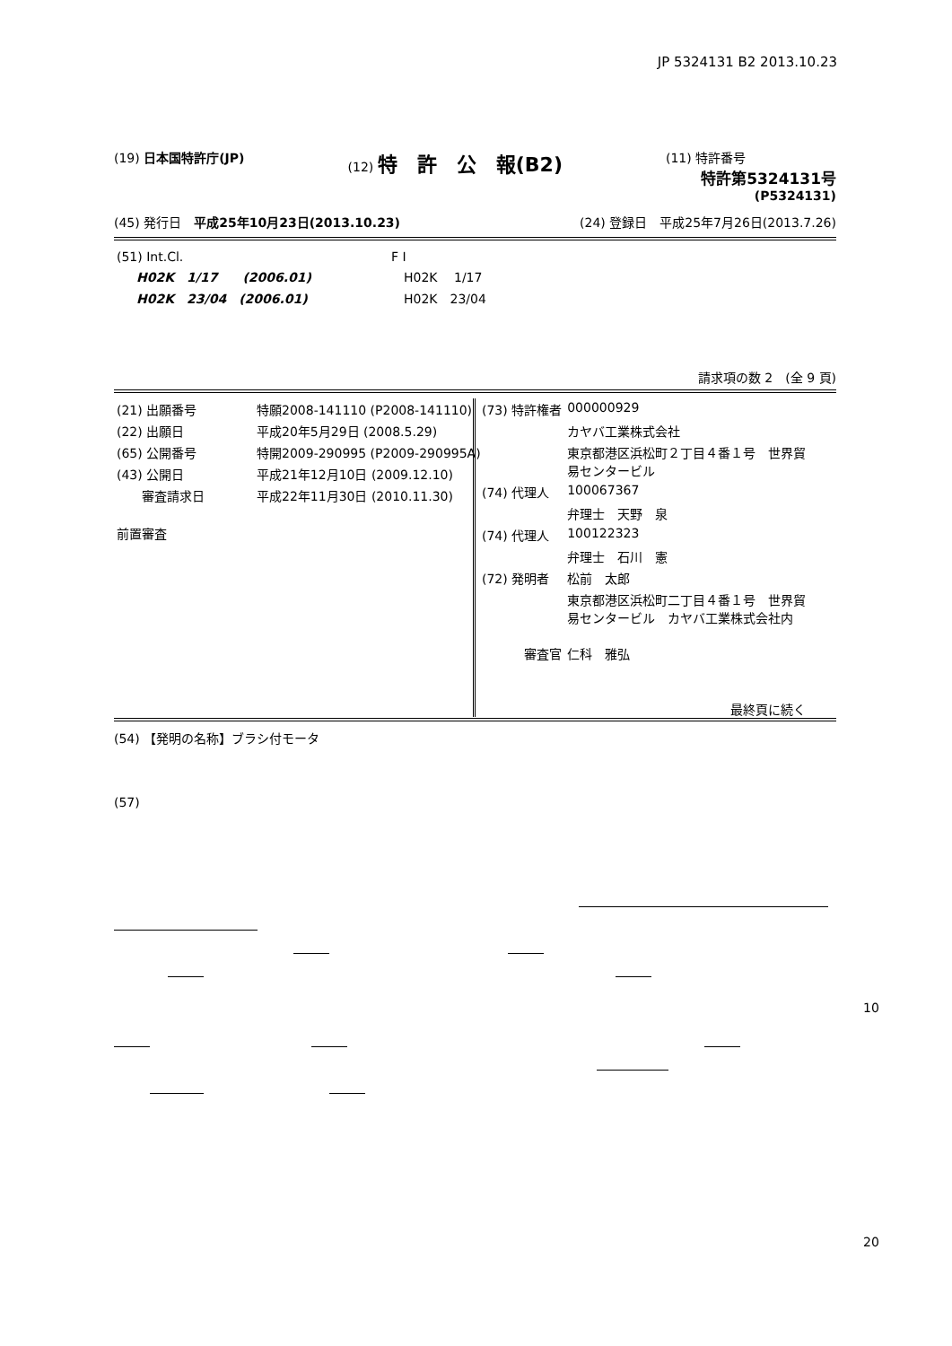JP 5324131 B2 2013.10.23
(19) 日本国特許庁(JP) (12) 特　許　公　報(B2)
(11) 特許番号
特許第5324131号
(P5324131)
(45) 発行日　平成25年10月23日(2013.10.23)
(24) 登録日　平成25年7月26日(2013.7.26)
| (51) Int.Cl. | F I |
| H02K 1/17 (2006.01) | H02K 1/17 |
| H02K 23/04 (2006.01) | H02K 23/04 |
請求項の数 2　(全 9 頁)
| (21) 出願番号 | 特願2008-141110 (P2008-141110) |
| (22) 出願日 | 平成20年5月29日 (2008.5.29) |
| (65) 公開番号 | 特開2009-290995 (P2009-290995A) |
| (43) 公開日 | 平成21年12月10日 (2009.12.10) |
| 審査請求日 | 平成22年11月30日 (2010.11.30) |
| 前置審査 | |
| (73) 特許権者 | 000000929 |
| | カヤバ工業株式会社 |
| | 東京都港区浜松町２丁目４番１号 世界貿 易センタービル |
| (74) 代理人 | 100067367 |
| | 弁理士 天野 泉 |
| (74) 代理人 | 100122323 |
| | 弁理士 石川 憲 |
| (72) 発明者 | 松前 太郎 |
| | 東京都港区浜松町二丁目４番１号 世界貿 易センタービル カヤバ工業株式会社内 |
| 審査官 | 仁科 雅弘 |
| | 最終頁に続く |
(54) 【発明の名称】ブラシ付モータ
(57)
10
20